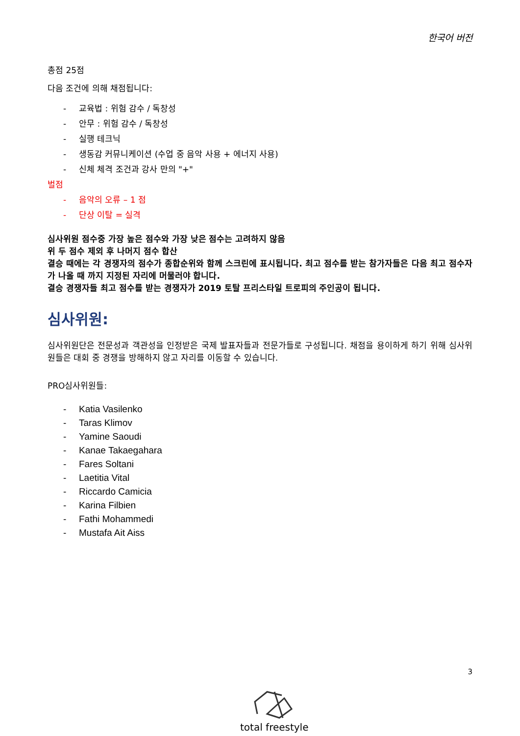한국어 버전
총점 25점
다음 조건에 의해 채점됩니다:
- 교육법 : 위험 감수 / 독창성
- 안무 : 위험 감수 / 독창성
- 실행 테크닉
- 생동감 커뮤니케이션 (수업 중 음악 사용 + 에너지 사용)
- 신체 체격 조건과 강사 만의 "+"
벌점
- 음악의 오류 – 1 점
- 단상 이탈 = 실격
심사위원 점수중 가장 높은 점수와 가장 낮은 점수는 고려하지 않음
위 두 점수 제외 후 나머지 점수 합산
결승 때에는 각 경쟁자의 점수가 종합순위와 함께 스크린에 표시됩니다. 최고 점수를 받는 참가자들은 다음 최고 점수자가 나올 때 까지 지정된 자리에 머물러야 합니다.
결승 경쟁자들 최고 점수를 받는 경쟁자가 2019 토탈 프리스타일 트로피의 주인공이 됩니다.
심사위원:
심사위원단은 전문성과 객관성을 인정받은 국제 발표자들과 전문가들로 구성됩니다. 채점을 용이하게 하기 위해 심사위원들은 대회 중 경쟁을 방해하지 않고 자리를 이동할 수 있습니다.
PRO심사위원들:
- Katia Vasilenko
- Taras Klimov
- Yamine Saoudi
- Kanae Takaegahara
- Fares Soltani
- Laetitia Vital
- Riccardo Camicia
- Karina Filbien
- Fathi Mohammedi
- Mustafa Ait Aiss
3
total freestyle